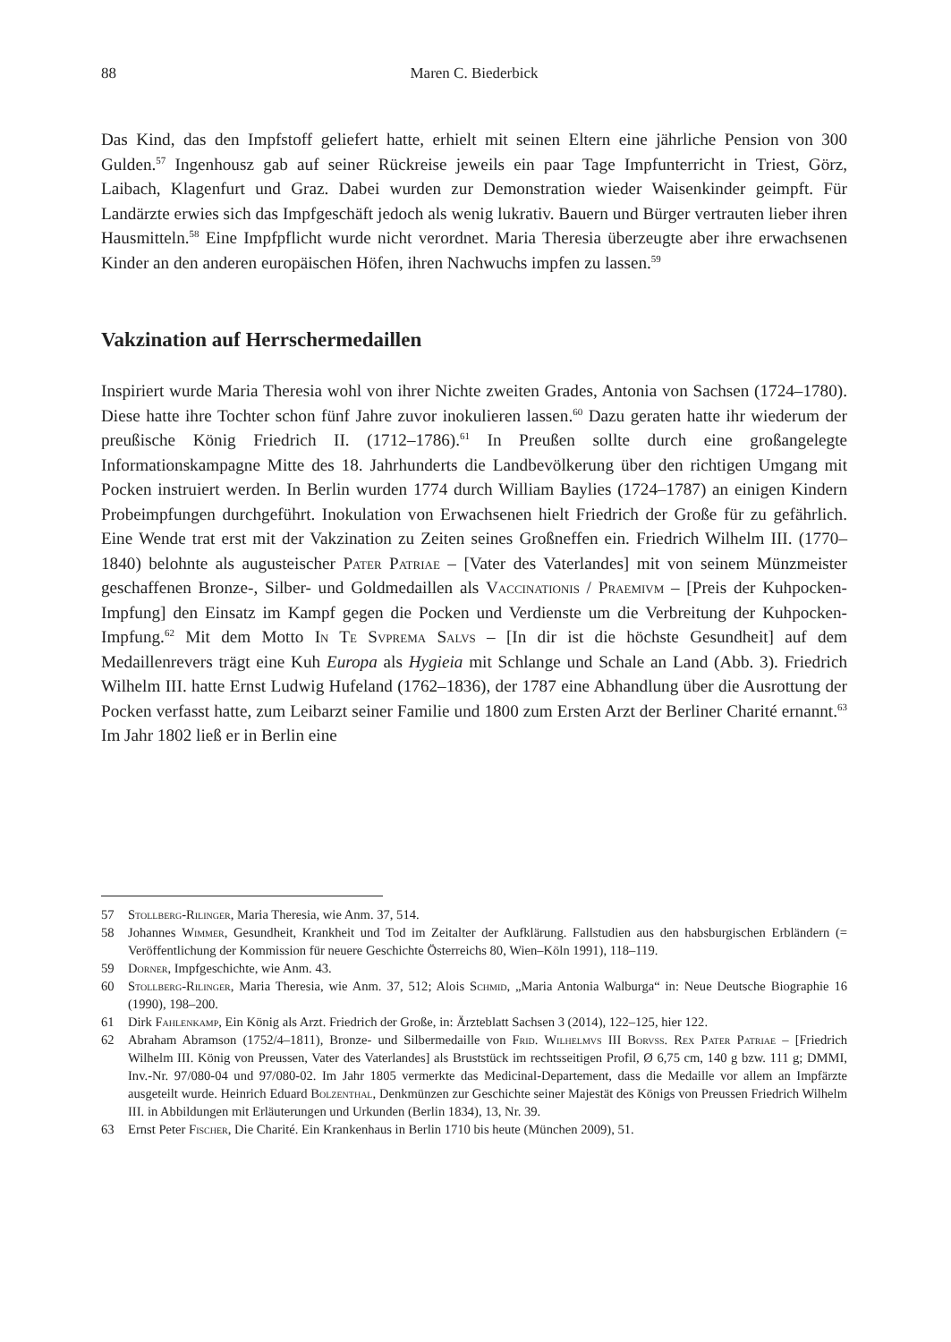88 Maren C. Biederbick
Das Kind, das den Impfstoff geliefert hatte, erhielt mit seinen Eltern eine jährliche Pension von 300 Gulden.<sup>57</sup> Ingenhousz gab auf seiner Rückreise jeweils ein paar Tage Impfunterricht in Triest, Görz, Laibach, Klagenfurt und Graz. Dabei wurden zur Demonstration wieder Waisenkinder geimpft. Für Landärzte erwies sich das Impfgeschäft jedoch als wenig lukrativ. Bauern und Bürger vertrauten lieber ihren Hausmitteln.<sup>58</sup> Eine Impfpflicht wurde nicht verordnet. Maria Theresia überzeugte aber ihre erwachsenen Kinder an den anderen europäischen Höfen, ihren Nachwuchs impfen zu lassen.<sup>59</sup>
Vakzination auf Herrschermedaillen
Inspiriert wurde Maria Theresia wohl von ihrer Nichte zweiten Grades, Antonia von Sachsen (1724–1780). Diese hatte ihre Tochter schon fünf Jahre zuvor inokulieren lassen.<sup>60</sup> Dazu geraten hatte ihr wiederum der preußische König Friedrich II. (1712–1786).<sup>61</sup> In Preußen sollte durch eine großangelegte Informationskampagne Mitte des 18. Jahrhunderts die Landbevölkerung über den richtigen Umgang mit Pocken instruiert werden. In Berlin wurden 1774 durch William Baylies (1724–1787) an einigen Kindern Probeimpfungen durchgeführt. Inokulation von Erwachsenen hielt Friedrich der Große für zu gefährlich. Eine Wende trat erst mit der Vakzination zu Zeiten seines Großneffen ein. Friedrich Wilhelm III. (1770–1840) belohnte als augusteischer Pater Patriae – [Vater des Vaterlandes] mit von seinem Münzmeister geschaffenen Bronze-, Silber- und Goldmedaillen als Vaccinationis / Praemivm – [Preis der Kuhpocken-Impfung] den Einsatz im Kampf gegen die Pocken und Verdienste um die Verbreitung der Kuhpocken-Impfung.<sup>62</sup> Mit dem Motto In Te Svprema Salvs – [In dir ist die höchste Gesundheit] auf dem Medaillenrevers trägt eine Kuh Europa als Hygieia mit Schlange und Schale an Land (Abb. 3). Friedrich Wilhelm III. hatte Ernst Ludwig Hufeland (1762–1836), der 1787 eine Abhandlung über die Ausrottung der Pocken verfasst hatte, zum Leibarzt seiner Familie und 1800 zum Ersten Arzt der Berliner Charité ernannt.<sup>63</sup> Im Jahr 1802 ließ er in Berlin eine
57 Stollberg-Rilinger, Maria Theresia, wie Anm. 37, 514.
58 Johannes Wimmer, Gesundheit, Krankheit und Tod im Zeitalter der Aufklärung. Fallstudien aus den habsburgischen Erbländern (= Veröffentlichung der Kommission für neuere Geschichte Österreichs 80, Wien–Köln 1991), 118–119.
59 Dorner, Impfgeschichte, wie Anm. 43.
60 Stollberg-Rilinger, Maria Theresia, wie Anm. 37, 512; Alois Schmid, „Maria Antonia Walburga“ in: Neue Deutsche Biographie 16 (1990), 198–200.
61 Dirk Fahlenkamp, Ein König als Arzt. Friedrich der Große, in: Ärzteblatt Sachsen 3 (2014), 122–125, hier 122.
62 Abraham Abramson (1752/4–1811), Bronze- und Silbermedaille von Frid. Wilhelmvs III Borvss. Rex Pater Patriae – [Friedrich Wilhelm III. König von Preussen, Vater des Vaterlandes] als Bruststück im rechtsseitigen Profil, Ø 6,75 cm, 140 g bzw. 111 g; DMMI, Inv.-Nr. 97/080-04 und 97/080-02. Im Jahr 1805 vermerkte das Medicinal-Departement, dass die Medaille vor allem an Impfärzte ausgeteilt wurde. Heinrich Eduard Bolzenthal, Denkmünzen zur Geschichte seiner Majestät des Königs von Preussen Friedrich Wilhelm III. in Abbildungen mit Erläuterungen und Urkunden (Berlin 1834), 13, Nr. 39.
63 Ernst Peter Fischer, Die Charité. Ein Krankenhaus in Berlin 1710 bis heute (München 2009), 51.